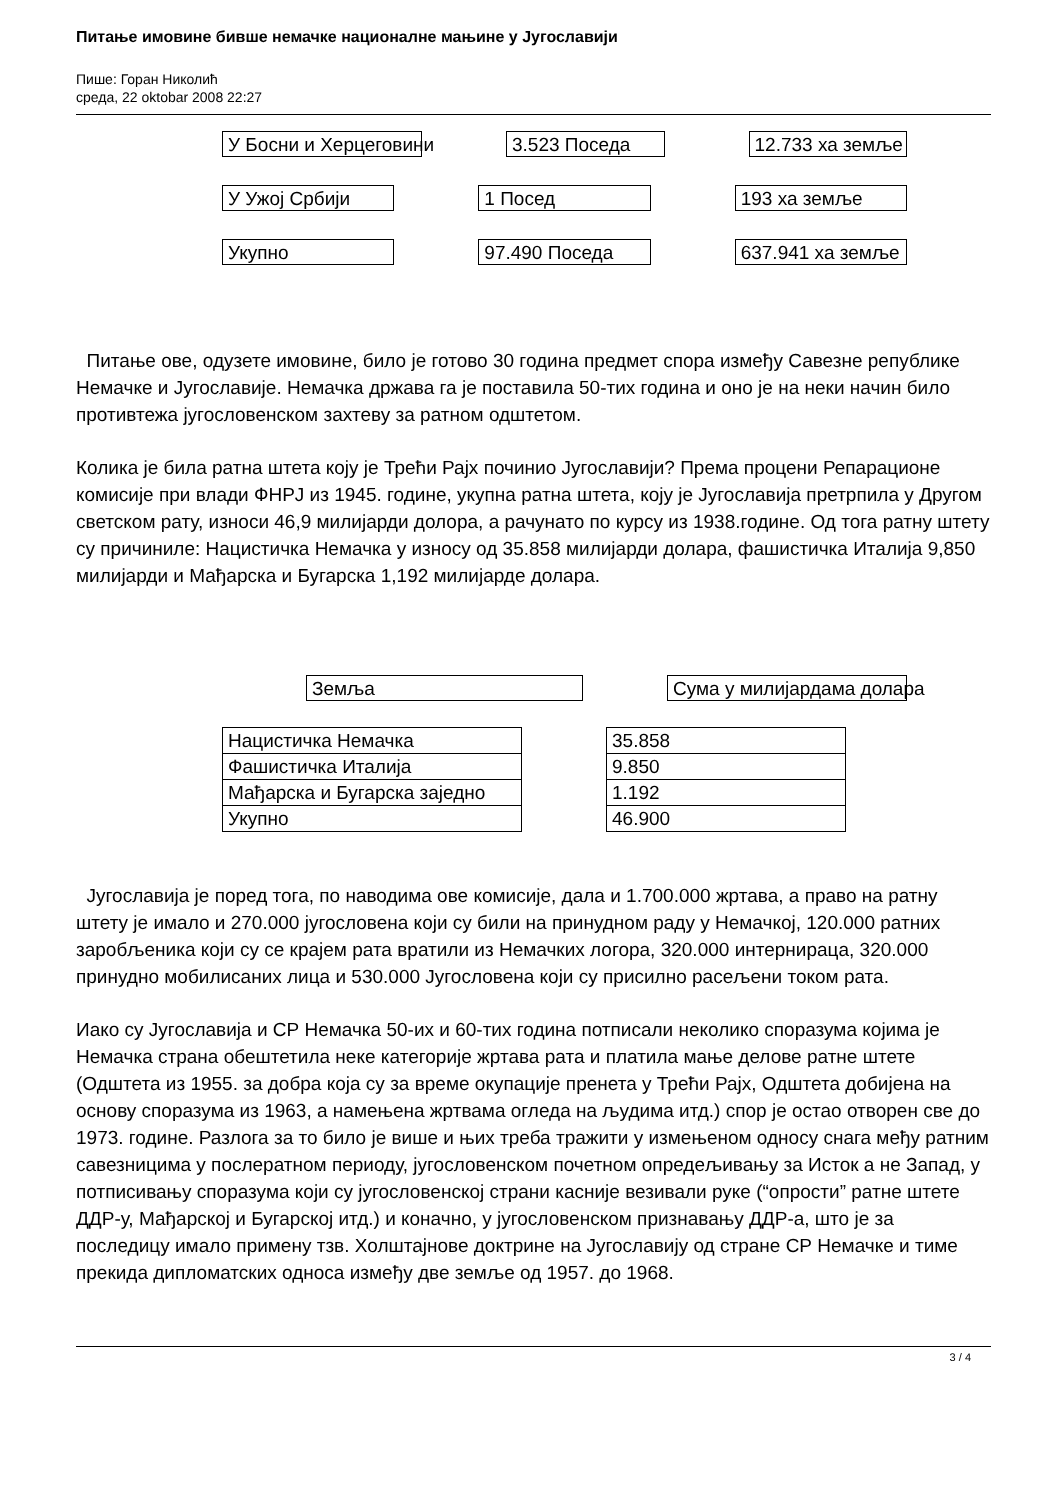Питање имовине бивше немачке националне мањине у Југославији
Пише: Горан Николић
среда, 22 oktobar 2008 22:27
У Босни и Херцеговини 3.523 Поседа 12.733 ха земље
У Ужој Србији 1 Посед 193 ха земље
Укупно 97.490 Поседа 637.941 ха земље
Питање ове, одузете имовине, било је готово 30 година предмет спора између Савезне републике Немачке и Југославије. Немачка држава га је поставила 50-тих година и оно је на неки начин било противтежа југословенском захтеву за ратном одштетом.
Колика је била ратна штета коју је Трећи Рајх починио Југославији? Према процени Репарационе комисије при влади ФНРЈ из 1945. године, укупна ратна штета, коју је Југославија претрпила у Другом светском рату, износи 46,9 милијарди долора, а рачунато по курсу из 1938.године. Од тога ратну штету су причиниле: Нацистичка Немачка у износу од 35.858 милијарди долара, фашистичка Италија 9,850 милијарди и Мађарска и Бугарска 1,192 милијарде долара.
Земља Сума у милијардама долара
| Нацистичка Немачка |
| Фашистичка Италија |
| Мађарска и Бугарска заједно |
| Укупно |
| 35.858 |
| 9.850 |
| 1.192 |
| 46.900 |
Југославија је поред тога, по наводима ове комисије, дала и 1.700.000 жртава, а право на ратну штету је имало и 270.000 југословена који су били на принудном раду у Немачкој, 120.000 ратних заробљеника који су се крајем рата вратили из Немачких логора, 320.000 интернираца, 320.000 принудно мобилисаних лица и 530.000 Југословена који су присилно расељени током рата.
Иако су Југославија и СР Немачка 50-их и 60-тих година потписали неколико споразума којима је Немачка страна обештетила неке категорије жртава рата и платила мање делове ратне штете (Одштета из 1955. за добра која су за време окупације пренета у Трећи Рајх, Одштета добијена на основу споразума из 1963, а намењена жртвама огледа на људима итд.) спор је остао отворен све до 1973. године. Разлога за то било је више и њих треба тражити у измењеном односу снага међу ратним савезницима у послератном периоду, југословенском почетном опредељивању за Исток а не Запад, у потписивању споразума који су југословенској страни касније везивали руке (“опрости” ратне штете ДДР-у, Мађарској и Бугарској итд.) и коначно, у југословенском признавању ДДР-а, што је за последицу имало примену тзв. Холштајнове доктрине на Југославију од стране СР Немачке и тиме прекида дипломатских односа између две земље од 1957. до 1968.
3 / 4